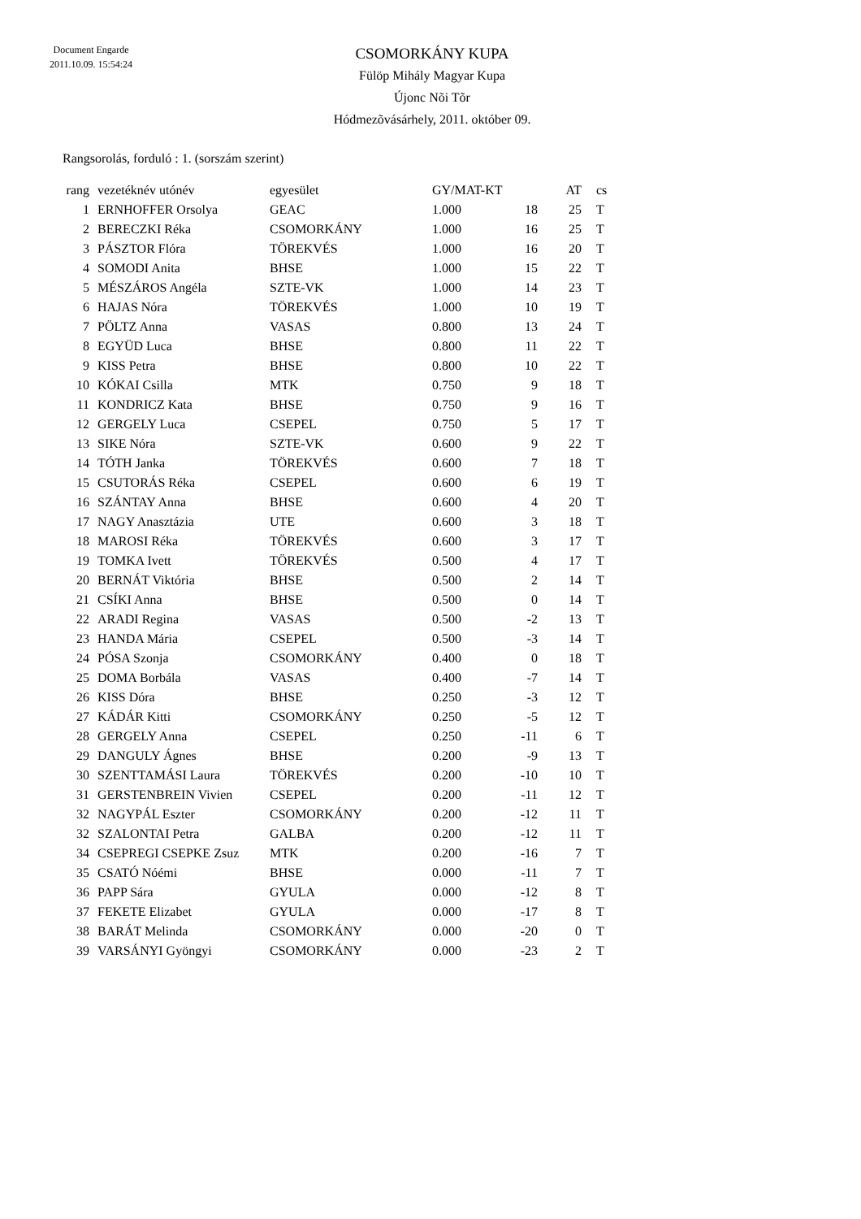Document Engarde
2011.10.09. 15:54:24
CSOMORKÁNY KUPA
Fülöp Mihály Magyar Kupa
Újonc Nõi Tõr
Hódmezõvásárhely, 2011. október 09.
Rangsorolás, forduló : 1. (sorszám szerint)
| rang | vezetéknév utónév | egyesület | GY/MAT-KT | | AT | cs |
| --- | --- | --- | --- | --- | --- | --- |
| 1 | ERNHOFFER Orsolya | GEAC | 1.000 | 18 | 25 | T |
| 2 | BERECZKI Réka | CSOMORKÁNY | 1.000 | 16 | 25 | T |
| 3 | PÁSZTOR Flóra | TÖREKVÉS | 1.000 | 16 | 20 | T |
| 4 | SOMODI Anita | BHSE | 1.000 | 15 | 22 | T |
| 5 | MÉSZÁROS Angéla | SZTE-VK | 1.000 | 14 | 23 | T |
| 6 | HAJAS Nóra | TÖREKVÉS | 1.000 | 10 | 19 | T |
| 7 | PÖLTZ Anna | VASAS | 0.800 | 13 | 24 | T |
| 8 | EGYÜD Luca | BHSE | 0.800 | 11 | 22 | T |
| 9 | KISS Petra | BHSE | 0.800 | 10 | 22 | T |
| 10 | KÓKAI Csilla | MTK | 0.750 | 9 | 18 | T |
| 11 | KONDRICZ Kata | BHSE | 0.750 | 9 | 16 | T |
| 12 | GERGELY Luca | CSEPEL | 0.750 | 5 | 17 | T |
| 13 | SIKE Nóra | SZTE-VK | 0.600 | 9 | 22 | T |
| 14 | TÓTH Janka | TÖREKVÉS | 0.600 | 7 | 18 | T |
| 15 | CSUTORÁS Réka | CSEPEL | 0.600 | 6 | 19 | T |
| 16 | SZÁNTAY Anna | BHSE | 0.600 | 4 | 20 | T |
| 17 | NAGY Anasztázia | UTE | 0.600 | 3 | 18 | T |
| 18 | MAROSI Réka | TÖREKVÉS | 0.600 | 3 | 17 | T |
| 19 | TOMKA Ivett | TÖREKVÉS | 0.500 | 4 | 17 | T |
| 20 | BERNÁT Viktória | BHSE | 0.500 | 2 | 14 | T |
| 21 | CSÍKI Anna | BHSE | 0.500 | 0 | 14 | T |
| 22 | ARADI Regina | VASAS | 0.500 | -2 | 13 | T |
| 23 | HANDA Mária | CSEPEL | 0.500 | -3 | 14 | T |
| 24 | PÓSA Szonja | CSOMORKÁNY | 0.400 | 0 | 18 | T |
| 25 | DOMA Borbála | VASAS | 0.400 | -7 | 14 | T |
| 26 | KISS Dóra | BHSE | 0.250 | -3 | 12 | T |
| 27 | KÁDÁR Kitti | CSOMORKÁNY | 0.250 | -5 | 12 | T |
| 28 | GERGELY Anna | CSEPEL | 0.250 | -11 | 6 | T |
| 29 | DANGULY Ágnes | BHSE | 0.200 | -9 | 13 | T |
| 30 | SZENTTAMÁSI Laura | TÖREKVÉS | 0.200 | -10 | 10 | T |
| 31 | GERSTENBREIN Vivien | CSEPEL | 0.200 | -11 | 12 | T |
| 32 | NAGYPÁL Eszter | CSOMORKÁNY | 0.200 | -12 | 11 | T |
| 32 | SZALONTAI Petra | GALBA | 0.200 | -12 | 11 | T |
| 34 | CSEPREGI CSEPKE Zsuz | MTK | 0.200 | -16 | 7 | T |
| 35 | CSATÓ Nóémi | BHSE | 0.000 | -11 | 7 | T |
| 36 | PAPP Sára | GYULA | 0.000 | -12 | 8 | T |
| 37 | FEKETE Elizabet | GYULA | 0.000 | -17 | 8 | T |
| 38 | BARÁT Melinda | CSOMORKÁNY | 0.000 | -20 | 0 | T |
| 39 | VARSÁNYI Gyöngyi | CSOMORKÁNY | 0.000 | -23 | 2 | T |